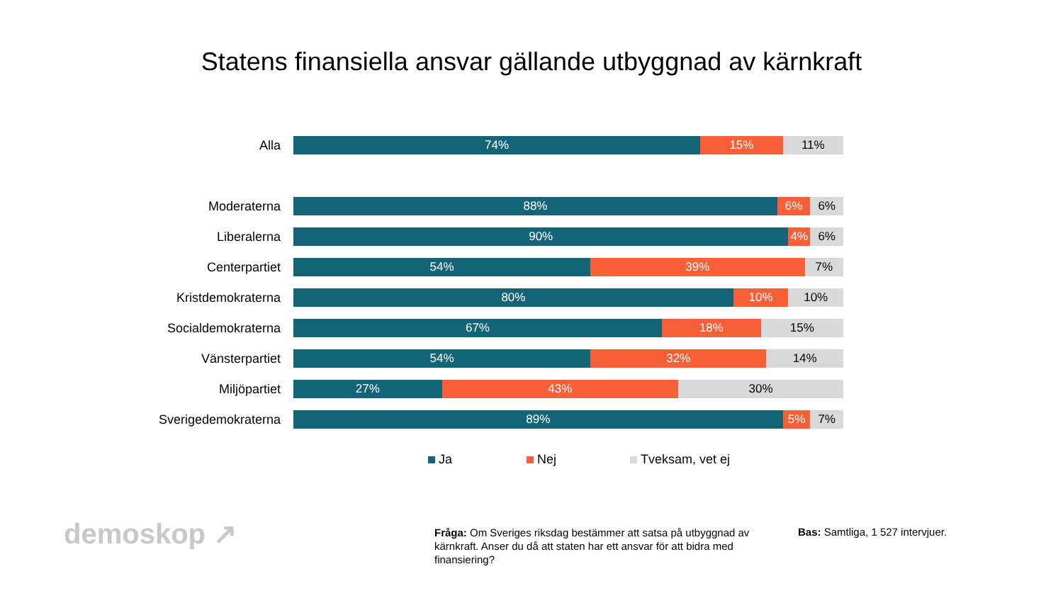Statens finansiella ansvar gällande utbyggnad av kärnkraft
Alla
74% 15% 11%
Moderaterna
88% 6% 6%
Liberalerna
90% 4% 6%
Centerpartiet
54% 39% 7%
Kristdemokraterna
80% 10% 10%
Socialdemokraterna
67% 18% 15%
Vänsterpartiet
54% 32% 14%
Miljöpartiet
27% 43% 30%
Sverigedemokraterna
89% 5% 7%
Ja Nej Tveksam, vet ej
demoskop ↗
Fråga: Om Sveriges riksdag bestämmer att satsa på utbyggnad av kärnkraft. Anser du då att staten har ett ansvar för att bidra med finansiering?
Bas: Samtliga, 1 527 intervjuer.